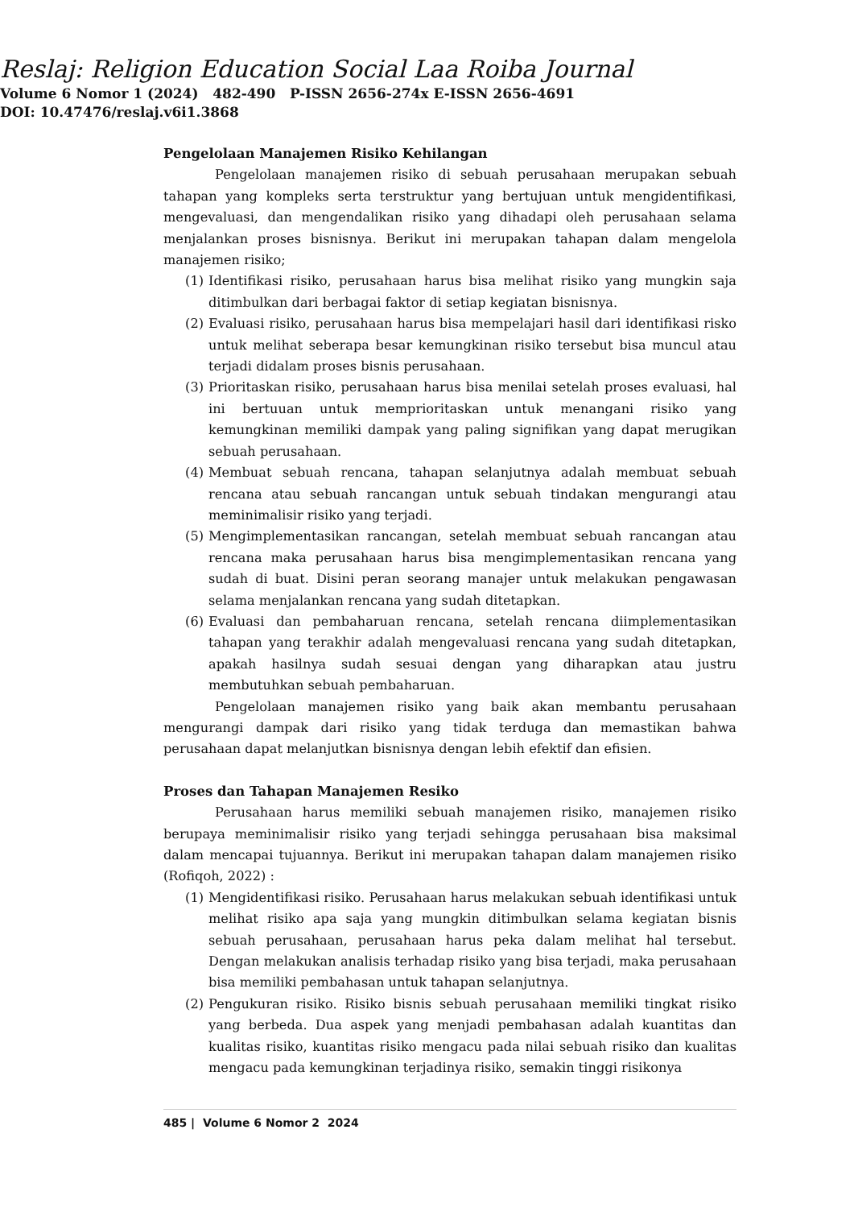Reslaj: Religion Education Social Laa Roiba Journal
Volume 6 Nomor 1 (2024) 482-490 P-ISSN 2656-274x E-ISSN 2656-4691
DOI: 10.47476/reslaj.v6i1.3868
Pengelolaan Manajemen Risiko Kehilangan
Pengelolaan manajemen risiko di sebuah perusahaan merupakan sebuah tahapan yang kompleks serta terstruktur yang bertujuan untuk mengidentifikasi, mengevaluasi, dan mengendalikan risiko yang dihadapi oleh perusahaan selama menjalankan proses bisnisnya. Berikut ini merupakan tahapan dalam mengelola manajemen risiko;
(1) Identifikasi risiko, perusahaan harus bisa melihat risiko yang mungkin saja ditimbulkan dari berbagai faktor di setiap kegiatan bisnisnya.
(2) Evaluasi risiko, perusahaan harus bisa mempelajari hasil dari identifikasi risko untuk melihat seberapa besar kemungkinan risiko tersebut bisa muncul atau terjadi didalam proses bisnis perusahaan.
(3) Prioritaskan risiko, perusahaan harus bisa menilai setelah proses evaluasi, hal ini bertuuan untuk memprioritaskan untuk menangani risiko yang kemungkinan memiliki dampak yang paling signifikan yang dapat merugikan sebuah perusahaan.
(4) Membuat sebuah rencana, tahapan selanjutnya adalah membuat sebuah rencana atau sebuah rancangan untuk sebuah tindakan mengurangi atau meminimalisir risiko yang terjadi.
(5) Mengimplementasikan rancangan, setelah membuat sebuah rancangan atau rencana maka perusahaan harus bisa mengimplementasikan rencana yang sudah di buat. Disini peran seorang manajer untuk melakukan pengawasan selama menjalankan rencana yang sudah ditetapkan.
(6) Evaluasi dan pembaharuan rencana, setelah rencana diimplementasikan tahapan yang terakhir adalah mengevaluasi rencana yang sudah ditetapkan, apakah hasilnya sudah sesuai dengan yang diharapkan atau justru membutuhkan sebuah pembaharuan.
Pengelolaan manajemen risiko yang baik akan membantu perusahaan mengurangi dampak dari risiko yang tidak terduga dan memastikan bahwa perusahaan dapat melanjutkan bisnisnya dengan lebih efektif dan efisien.
Proses dan Tahapan Manajemen Resiko
Perusahaan harus memiliki sebuah manajemen risiko, manajemen risiko berupaya meminimalisir risiko yang terjadi sehingga perusahaan bisa maksimal dalam mencapai tujuannya. Berikut ini merupakan tahapan dalam manajemen risiko (Rofiqoh, 2022) :
(1) Mengidentifikasi risiko. Perusahaan harus melakukan sebuah identifikasi untuk melihat risiko apa saja yang mungkin ditimbulkan selama kegiatan bisnis sebuah perusahaan, perusahaan harus peka dalam melihat hal tersebut. Dengan melakukan analisis terhadap risiko yang bisa terjadi, maka perusahaan bisa memiliki pembahasan untuk tahapan selanjutnya.
(2) Pengukuran risiko. Risiko bisnis sebuah perusahaan memiliki tingkat risiko yang berbeda. Dua aspek yang menjadi pembahasan adalah kuantitas dan kualitas risiko, kuantitas risiko mengacu pada nilai sebuah risiko dan kualitas mengacu pada kemungkinan terjadinya risiko, semakin tinggi risikonya
485 | Volume 6 Nomor 2 2024